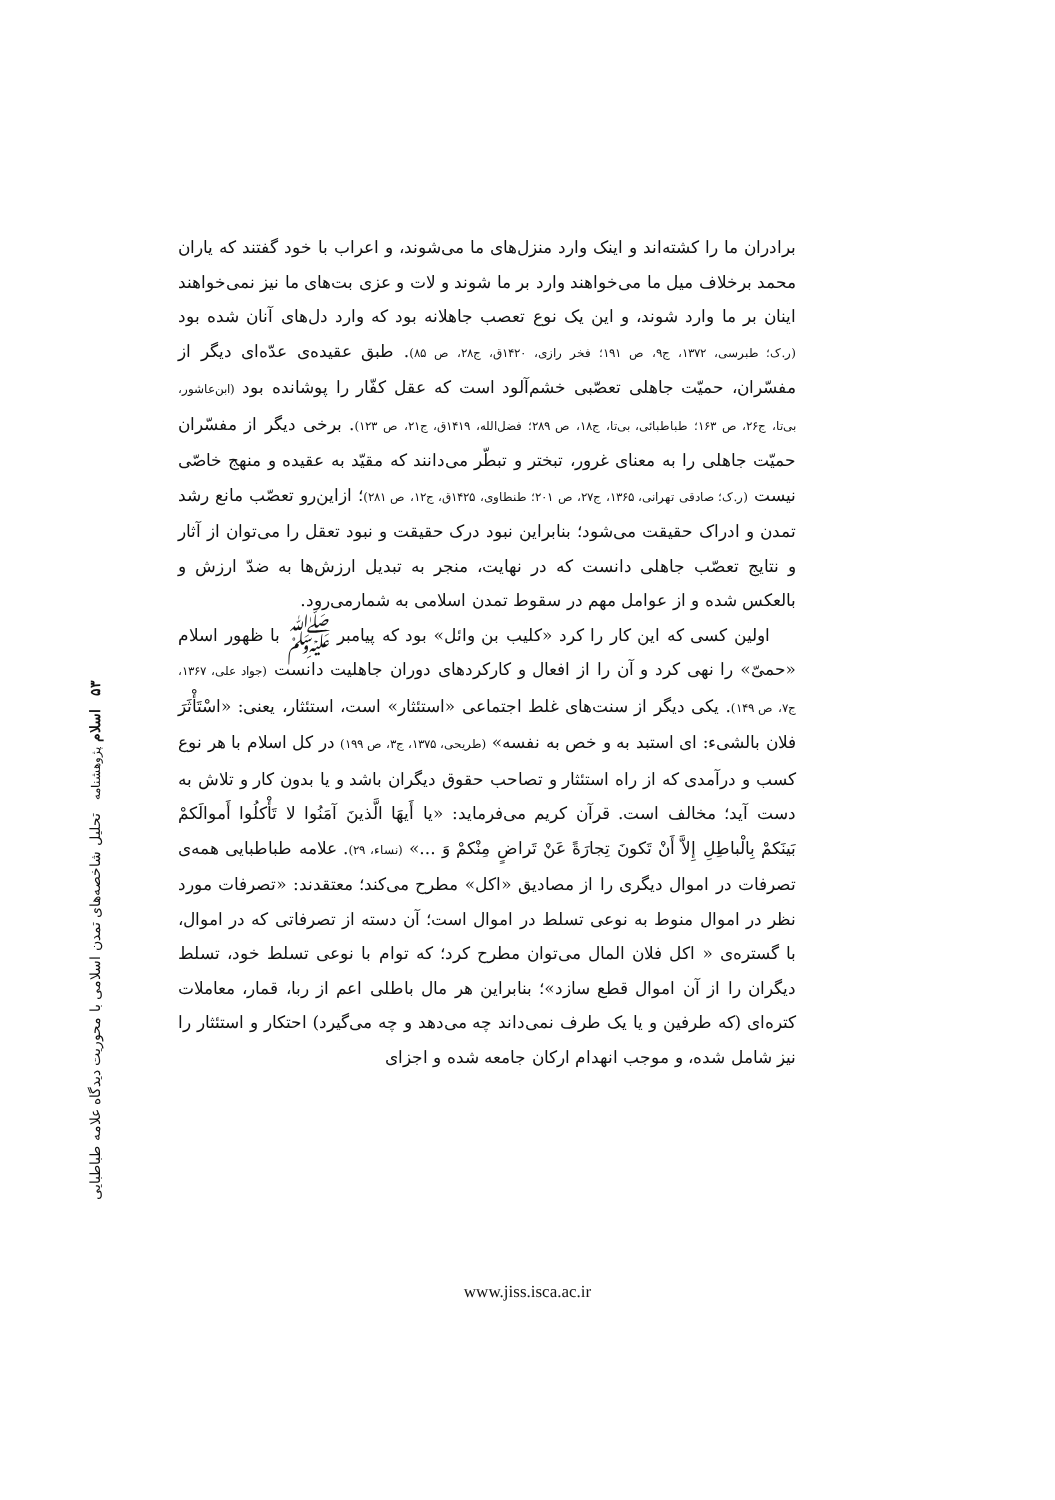برادران ما را کشته‌اند و اینک وارد منزل‌های ما می‌شوند، و اعراب با خود گفتند که یاران محمد برخلاف میل ما می‌خواهند وارد بر ما شوند و لات و عزی بت‌های ما نیز نمی‌خواهند اینان بر ما وارد شوند، و این یک نوع تعصب جاهلانه بود که وارد دل‌های آنان شده بود (ر.ک؛ طبرسی، ۱۳۷۲، ج۹، ص ۱۹۱؛ فخر رازی، ۱۴۲۰ق، ج۲۸، ص ۸۵). طبق عقیده‌ی عدّه‌ای دیگر از مفسّران، حمیّت جاهلی تعصّبی خشم‌آلود است که عقل کفّار را پوشانده بود (ابن‌عاشور، بی‌تا، ج۲۶، ص ۱۶۳؛ طباطبائی، بی‌تا، ج۱۸، ص ۲۸۹؛ فضل‌الله، ۱۴۱۹ق، ج۲۱، ص ۱۲۳). برخی دیگر از مفسّران حمیّت جاهلی را به معنای غرور، تبختر و تبطّر می‌دانند که مقیّد به عقیده و منهج خاصّی نیست (ر.ک؛ صادقی تهرانی، ۱۳۶۵، ج۲۷، ص ۲۰۱؛ طنطاوی، ۱۴۲۵ق، ج۱۲، ص ۲۸۱)؛ ازاین‌رو تعصّب مانع رشد تمدن و ادراک حقیقت می‌شود؛ بنابراین نبود درک حقیقت و نبود تعقل را می‌توان از آثار و نتایج تعصّب جاهلی دانست که در نهایت، منجر به تبدیل ارزش‌ها به ضدّ ارزش و بالعکس شده و از عوامل مهم در سقوط تمدن اسلامی به شمارمی‌رود.
اولین کسی که این کار را کرد «کلیب بن وائل» بود که پیامبر ﷺ با ظهور اسلام «حمیّ» را نهی کرد و آن را از افعال و کارکردهای دوران جاهلیت دانست (جواد علی، ۱۳۶۷، ج۷، ص ۱۴۹). یکی دیگر از سنت‌های غلط اجتماعی «استئثار» است، استئثار، یعنی: «اسْتَأْثَرَ فلان بالشیء: ای استبد به و خص به نفسه» (طریحی، ۱۳۷۵، ج۳، ص ۱۹۹) در کل اسلام با هر نوع کسب و درآمدی که از راه استئثار و تصاحب حقوق دیگران باشد و یا بدون کار و تلاش به دست آید؛ مخالف است. قرآن کریم می‌فرماید: «یا أَیهَا الَّذینَ آمَنُوا لا تَأْکلُوا أَموالَکمْ بَینَکمْ بِالْباطِلِ إِلاَّ أَنْ تَکونَ تِجارَةً عَنْ تَراضٍ مِنْکمْ وَ ...» (نساء، ۲۹). علامه طباطبایی همه‌ی تصرفات در اموال دیگری را از مصادیق «اکل» مطرح می‌کند؛ معتقدند: «تصرفات مورد نظر در اموال منوط به نوعی تسلط در اموال است؛ آن دسته از تصرفاتی که در اموال، با گستره‌ی « اکل فلان المال می‌توان مطرح کرد؛ که توام با نوعی تسلط خود، تسلط دیگران را از آن اموال قطع سازد»؛ بنابراین هر مال باطلی اعم از ربا، قمار، معاملات کتره‌ای (که طرفین و یا یک طرف نمی‌داند چه می‌دهد و چه می‌گیرد) احتکار و استئثار را نیز شامل شده، و موجب انهدام ارکان جامعه شده و اجزای
۵۳ اسلام پژوهشنامه تحلیل شاخصه‌های تمدن اسلامی با محوریت دیدگاه علامه طباطبایی
www.jiss.isca.ac.ir